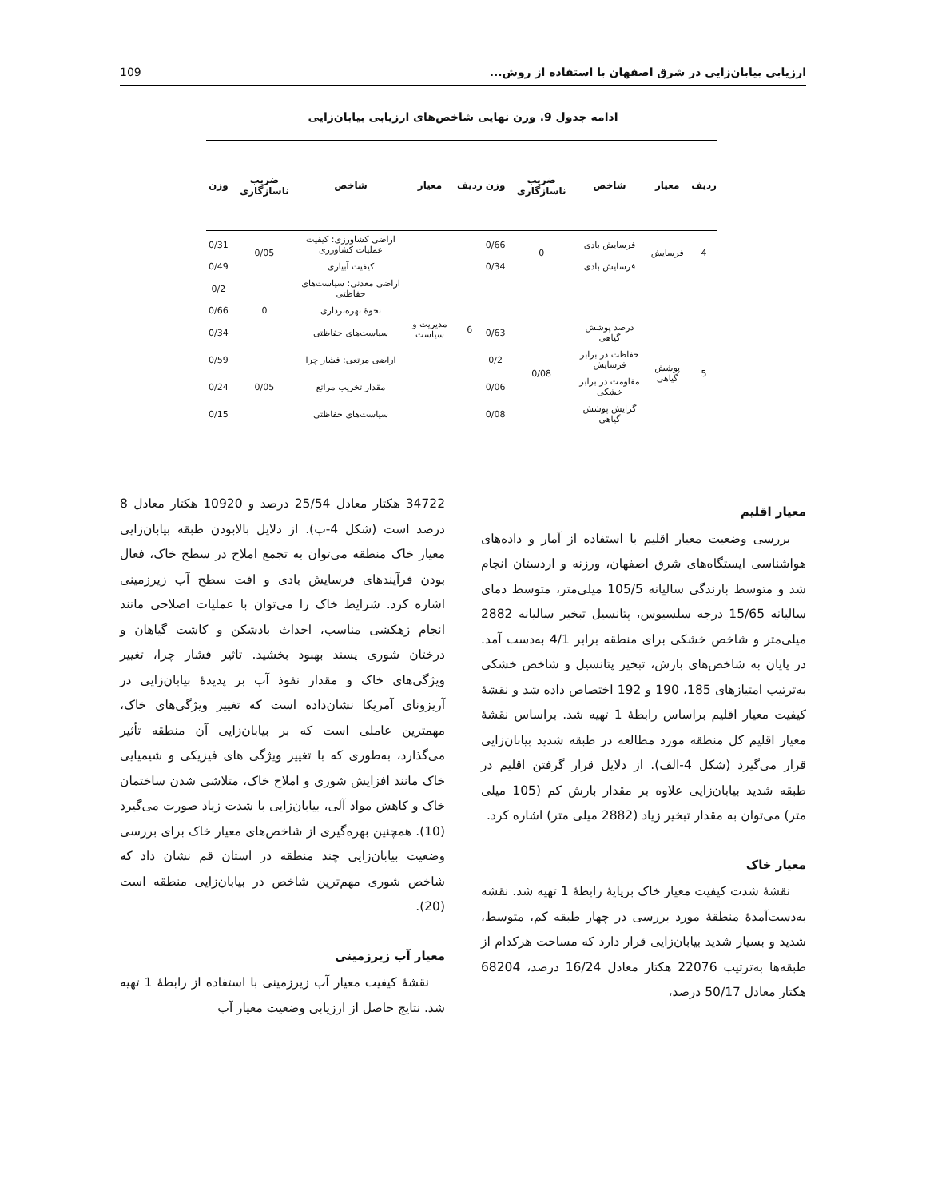ارزیابی بیابان‌زایی در شرق اصفهان با استفاده از روش... 109
ادامه جدول 9. وزن نهایی شاخص‌های ارزیابی بیابان‌زایی
| ردیف | معیار | شاخص | ضریب ناسازگاری | وزن | ردیف | معیار | شاخص | ضریب ناسازگاری | وزن |
| --- | --- | --- | --- | --- | --- | --- | --- | --- | --- |
| 4 | فرسایش | فرسایش بادی | 0 | 0/66 | 6 | مدیریت و سیاست | اراضی کشاورزی: کیفیت عملیات کشاورزی | 0/05 | 0/31 |
| | | فرسایش بادی | | 0/34 | | | کیفیت آبیاری | | 0/49 |
| | | | | | | | اراضی معدنی: سیاست‌های حفاظتی | 0 | 0/2 |
| | | | | | | | نحوهٔ بهره‌برداری | | 0/66 |
| 5 | پوشش گیاهی | درصد پوشش گیاهی | 0/08 | 0/63 | | | سیاست‌های حفاظتی | | 0/34 |
| | | حفاظت در برابر فرسایش | | 0/2 | | | اراضی مرتعی: فشار چرا | 0/05 | 0/59 |
| | | مقاومت در برابر خشکی | | 0/06 | | | مقدار تخریب مراتع | | 0/24 |
| | | گرایش پوشش گیاهی | | 0/08 | | | سیاست‌های حفاظتی | | 0/15 |
معیار اقلیم
بررسی وضعیت معیار اقلیم با استفاده از آمار و داده‌های هواشناسی ایستگاه‌های شرق اصفهان، ورزنه و اردستان انجام شد و متوسط بارندگی سالیانه 105/5 میلی‌متر، متوسط دمای سالیانه 15/65 درجه سلسیوس، پتانسیل تبخیر سالیانه 2882 میلی‌متر و شاخص خشکی برای منطقه برابر 4/1 به‌دست آمد. در پایان به شاخص‌های بارش، تبخیر پتانسیل و شاخص خشکی به‌ترتیب امتیازهای 185، 190 و 192 اختصاص داده شد و نقشهٔ کیفیت معیار اقلیم براساس رابطهٔ 1 تهیه شد. براساس نقشهٔ معیار اقلیم کل منطقه مورد مطالعه در طبقه شدید بیابان‌زایی قرار می‌گیرد (شکل 4-الف). از دلایل قرار گرفتن اقلیم در طبقه شدید بیابان‌زایی علاوه بر مقدار بارش کم (105 میلی متر) می‌توان به مقدار تبخیر زیاد (2882 میلی متر) اشاره کرد.
معیار خاک
نقشهٔ شدت کیفیت معیار خاک برپایهٔ رابطهٔ 1 تهیه شد. نقشه به‌دست‌آمدهٔ منطقهٔ مورد بررسی در چهار طبقه کم، متوسط، شدید و بسیار شدید بیابان‌زایی قرار دارد که مساحت هرکدام از طبقه‌ها به‌ترتیب 22076 هکتار معادل 16/24 درصد، 68204 هکتار معادل 50/17 درصد،
34722 هکتار معادل 25/54 درصد و 10920 هکتار معادل 8 درصد است (شکل 4-ب). از دلایل بالابودن طبقه بیابان‌زایی معیار خاک منطقه می‌توان به تجمع املاح در سطح خاک، فعال بودن فرآیندهای فرسایش بادی و افت سطح آب زیرزمینی اشاره کرد. شرایط خاک را می‌توان با عملیات اصلاحی مانند انجام زهکشی مناسب، احداث بادشکن و کاشت گیاهان و درختان شوری پسند بهبود بخشید. تاثیر فشار چرا، تغییر ویژگی‌های خاک و مقدار نفوذ آب بر پدیدهٔ بیابان‌زایی در آریزونای آمریکا نشان‌داده است که تغییر ویژگی‌های خاک، مهمترین عاملی است که بر بیابان‌زایی آن منطقه تأثیر می‌گذارد، به‌طوری که با تغییر ویژگی های فیزیکی و شیمیایی خاک مانند افزایش شوری و املاح خاک، متلاشی شدن ساختمان خاک و کاهش مواد آلی، بیابان‌زایی با شدت زیاد صورت می‌گیرد (10). همچنین بهره‌گیری از شاخص‌های معیار خاک برای بررسی وضعیت بیابان‌زایی چند منطقه در استان قم نشان داد که شاخص شوری مهم‌ترین شاخص در بیابان‌زایی منطقه است (20).
معیار آب زیرزمینی
نقشهٔ کیفیت معیار آب زیرزمینی با استفاده از رابطهٔ 1 تهیه شد. نتایج حاصل از ارزیابی وضعیت معیار آب